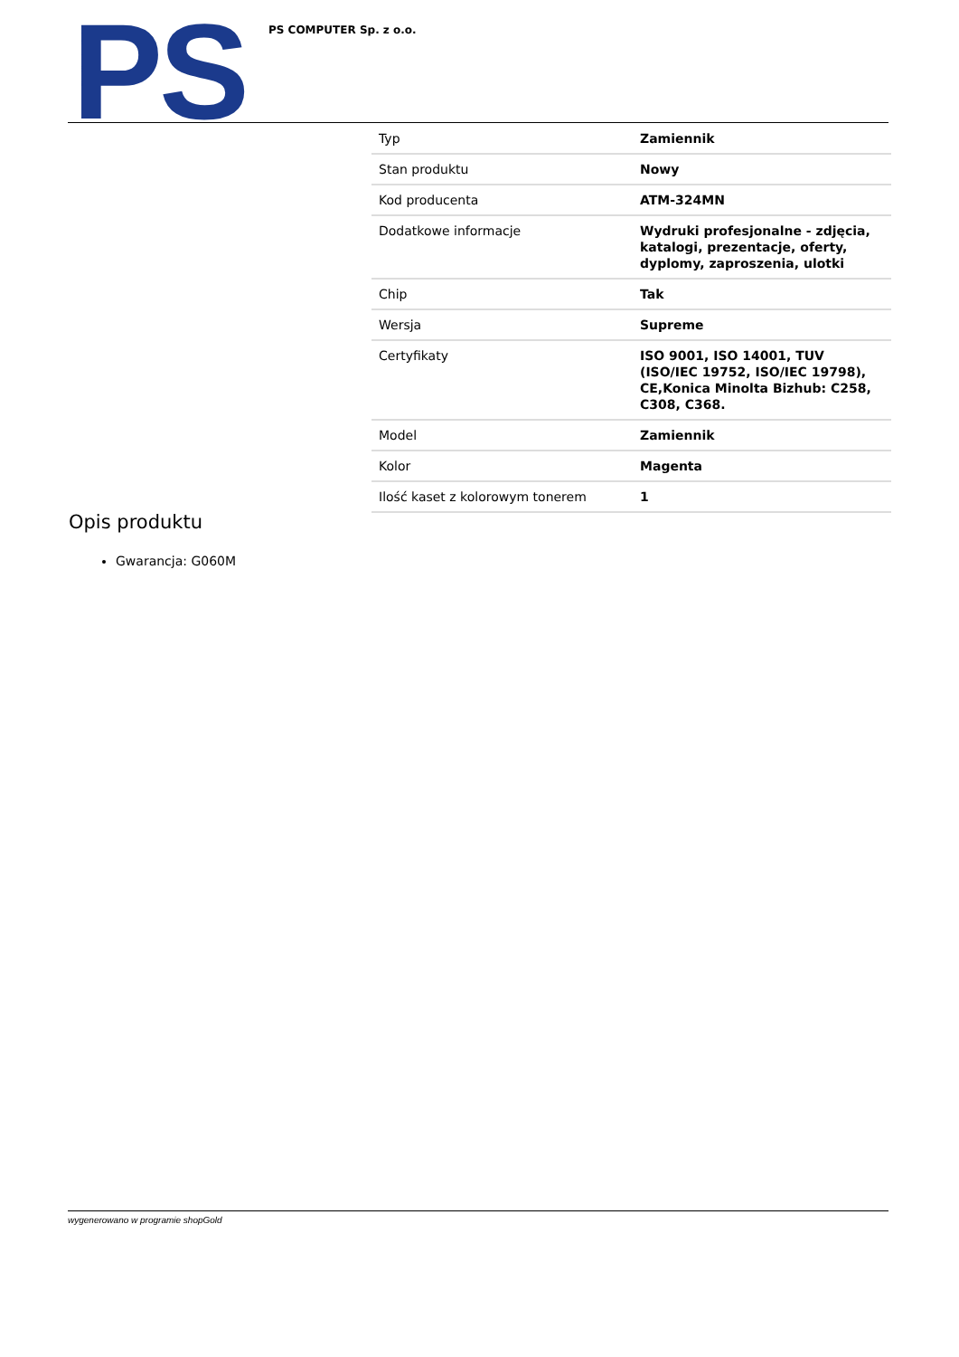PS PS COMPUTER Sp. z o.o.
| Typ | Zamiennik |
| Stan produktu | Nowy |
| Kod producenta | ATM-324MN |
| Dodatkowe informacje | Wydruki profesjonalne - zdjęcia, katalogi, prezentacje, oferty, dyplomy, zaproszenia, ulotki |
| Chip | Tak |
| Wersja | Supreme |
| Certyfikaty | ISO 9001, ISO 14001, TUV (ISO/IEC 19752, ISO/IEC 19798), CE,Konica Minolta Bizhub: C258, C308, C368. |
| Model | Zamiennik |
| Kolor | Magenta |
| Ilość kaset z kolorowym tonerem | 1 |
Opis produktu
Gwarancja: G060M
wygenerowano w programie shopGold